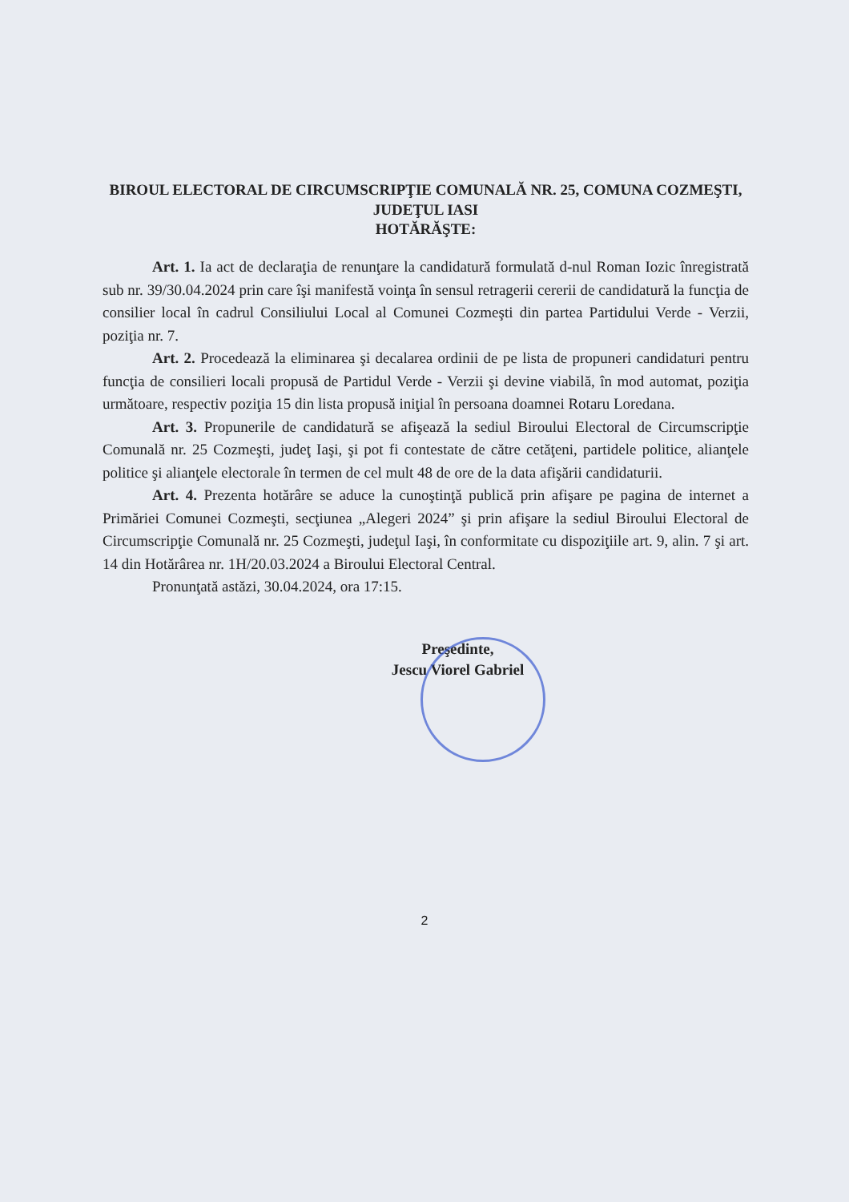BIROUL ELECTORAL DE CIRCUMSCRIPŢIE COMUNALĂ NR. 25, COMUNA COZMEŞTI, JUDEŢUL IASI
HOTĂRĂŞTE:
Art. 1. Ia act de declaraţia de renunţare la candidatură formulată d-nul Roman Iozic înregistrată sub nr. 39/30.04.2024 prin care îşi manifestă voinţa în sensul retragerii cererii de candidatură la funcţia de consilier local în cadrul Consiliului Local al Comunei Cozmeşti din partea Partidului Verde - Verzii, poziţia nr. 7.
Art. 2. Procedează la eliminarea şi decalarea ordinii de pe lista de propuneri candidaturi pentru funcţia de consilieri locali propusă de Partidul Verde - Verzii şi devine viabilă, în mod automat, poziţia următoare, respectiv poziţia 15 din lista propusă iniţial în persoana doamnei Rotaru Loredana.
Art. 3. Propunerile de candidatură se afişează la sediul Biroului Electoral de Circumscripţie Comunală nr. 25 Cozmeşti, judeţ Iaşi, şi pot fi contestate de către cetăţeni, partidele politice, alianţele politice şi alianţele electorale în termen de cel mult 48 de ore de la data afişării candidaturii.
Art. 4. Prezenta hotărâre se aduce la cunoştinţă publică prin afişare pe pagina de internet a Primăriei Comunei Cozmeşti, secţiunea „Alegeri 2024” şi prin afişare la sediul Biroului Electoral de Circumscripţie Comunală nr. 25 Cozmeşti, judeţul Iaşi, în conformitate cu dispoziţiile art. 9, alin. 7 şi art. 14 din Hotărârea nr. 1H/20.03.2024 a Biroului Electoral Central.
Pronunţată astăzi, 30.04.2024, ora 17:15.
Preşedinte,
Jescu Viorel Gabriel
2